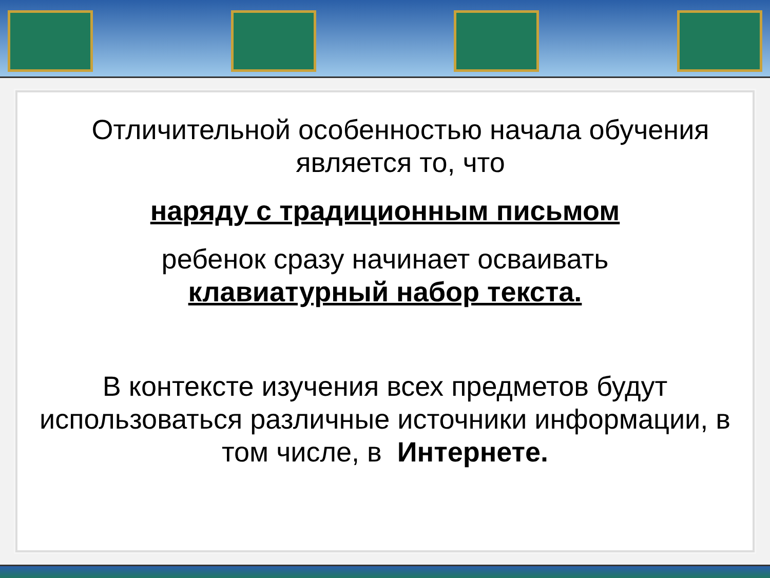Отличительной особенностью начала обучения является то, что
наряду с традиционным письмом
ребенок сразу начинает осваивать
клавиатурный набор текста.
В контексте изучения всех предметов будут использоваться различные источники информации, в том числе, в Интернете.